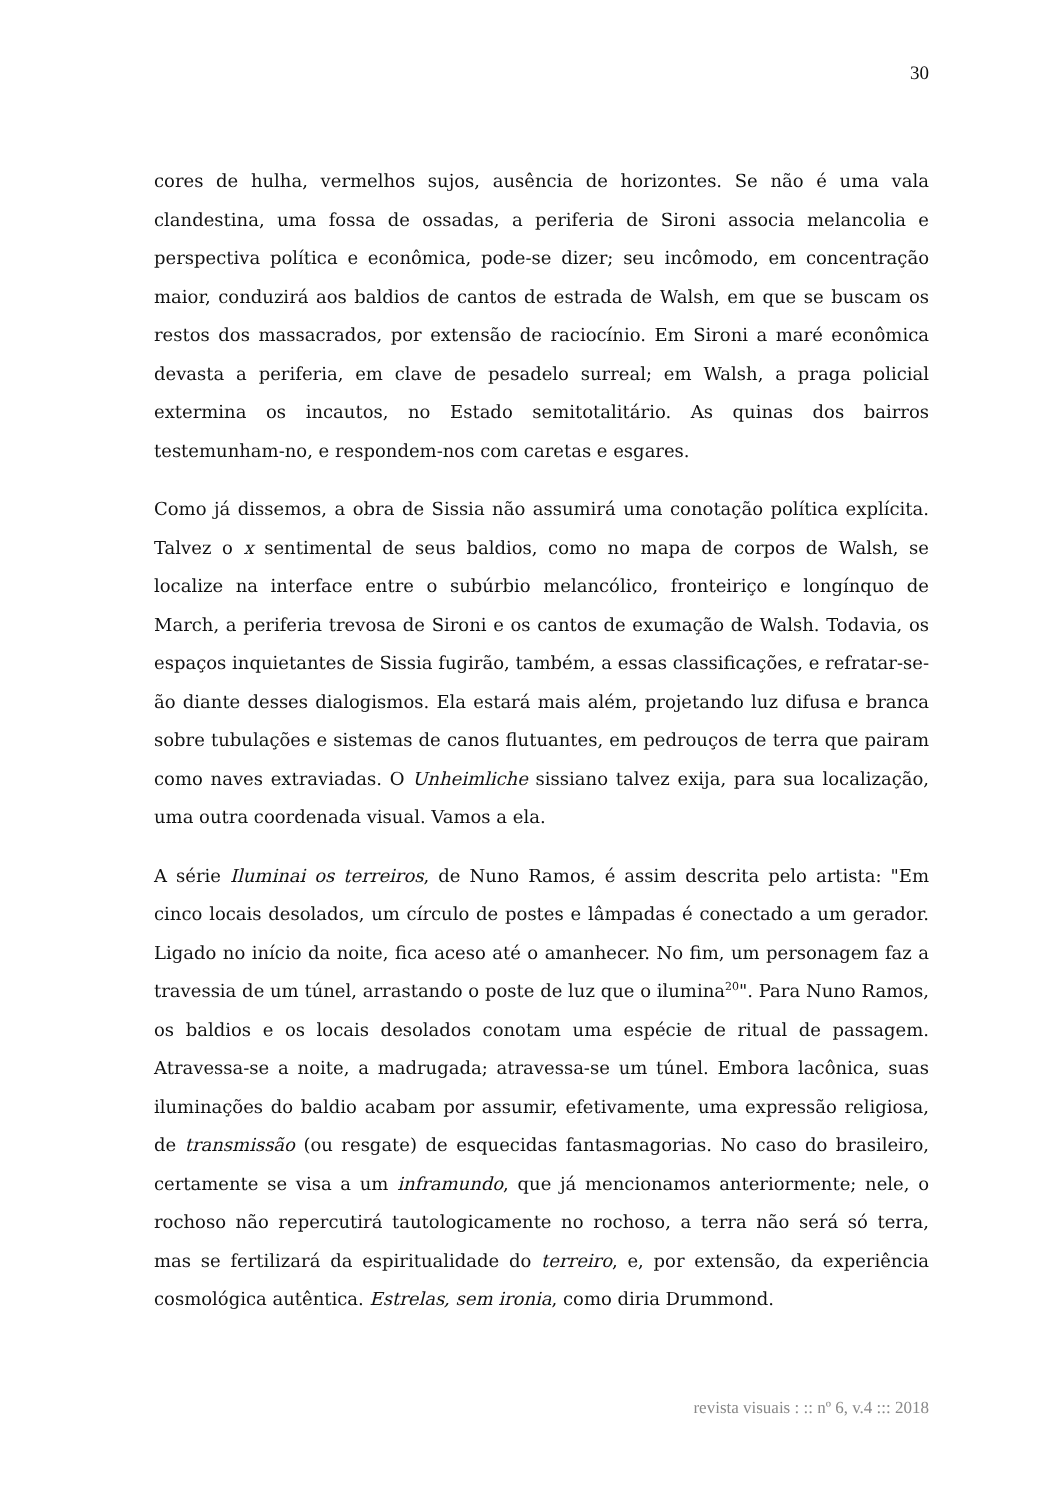30
cores de hulha, vermelhos sujos, ausência de horizontes. Se não é uma vala clandestina, uma fossa de ossadas, a periferia de Sironi associa melancolia e perspectiva política e econômica, pode-se dizer; seu incômodo, em concentração maior, conduzirá aos baldios de cantos de estrada de Walsh, em que se buscam os restos dos massacrados, por extensão de raciocínio. Em Sironi a maré econômica devasta a periferia, em clave de pesadelo surreal; em Walsh, a praga policial extermina os incautos, no Estado semitotalitário. As quinas dos bairros testemunham-no, e respondem-nos com caretas e esgares.
Como já dissemos, a obra de Sissia não assumirá uma conotação política explícita. Talvez o x sentimental de seus baldios, como no mapa de corpos de Walsh, se localize na interface entre o subúrbio melancólico, fronteiriço e longínquo de March, a periferia trevosa de Sironi e os cantos de exumação de Walsh. Todavia, os espaços inquietantes de Sissia fugirão, também, a essas classificações, e refratar-se-ão diante desses dialogismos. Ela estará mais além, projetando luz difusa e branca sobre tubulações e sistemas de canos flutuantes, em pedrouços de terra que pairam como naves extraviadas. O Unheimliche sissiano talvez exija, para sua localização, uma outra coordenada visual. Vamos a ela.
A série Iluminai os terreiros, de Nuno Ramos, é assim descrita pelo artista: "Em cinco locais desolados, um círculo de postes e lâmpadas é conectado a um gerador. Ligado no início da noite, fica aceso até o amanhecer. No fim, um personagem faz a travessia de um túnel, arrastando o poste de luz que o ilumina<sup>20</sup>". Para Nuno Ramos, os baldios e os locais desolados conotam uma espécie de ritual de passagem. Atravessa-se a noite, a madrugada; atravessa-se um túnel. Embora lacônica, suas iluminações do baldio acabam por assumir, efetivamente, uma expressão religiosa, de transmissão (ou resgate) de esquecidas fantasmagorias. No caso do brasileiro, certamente se visa a um inframundo, que já mencionamos anteriormente; nele, o rochoso não repercutirá tautologicamente no rochoso, a terra não será só terra, mas se fertilizará da espiritualidade do terreiro, e, por extensão, da experiência cosmológica autêntica. Estrelas, sem ironia, como diria Drummond.
revista visuais : :: nº 6, v.4 ::: 2018